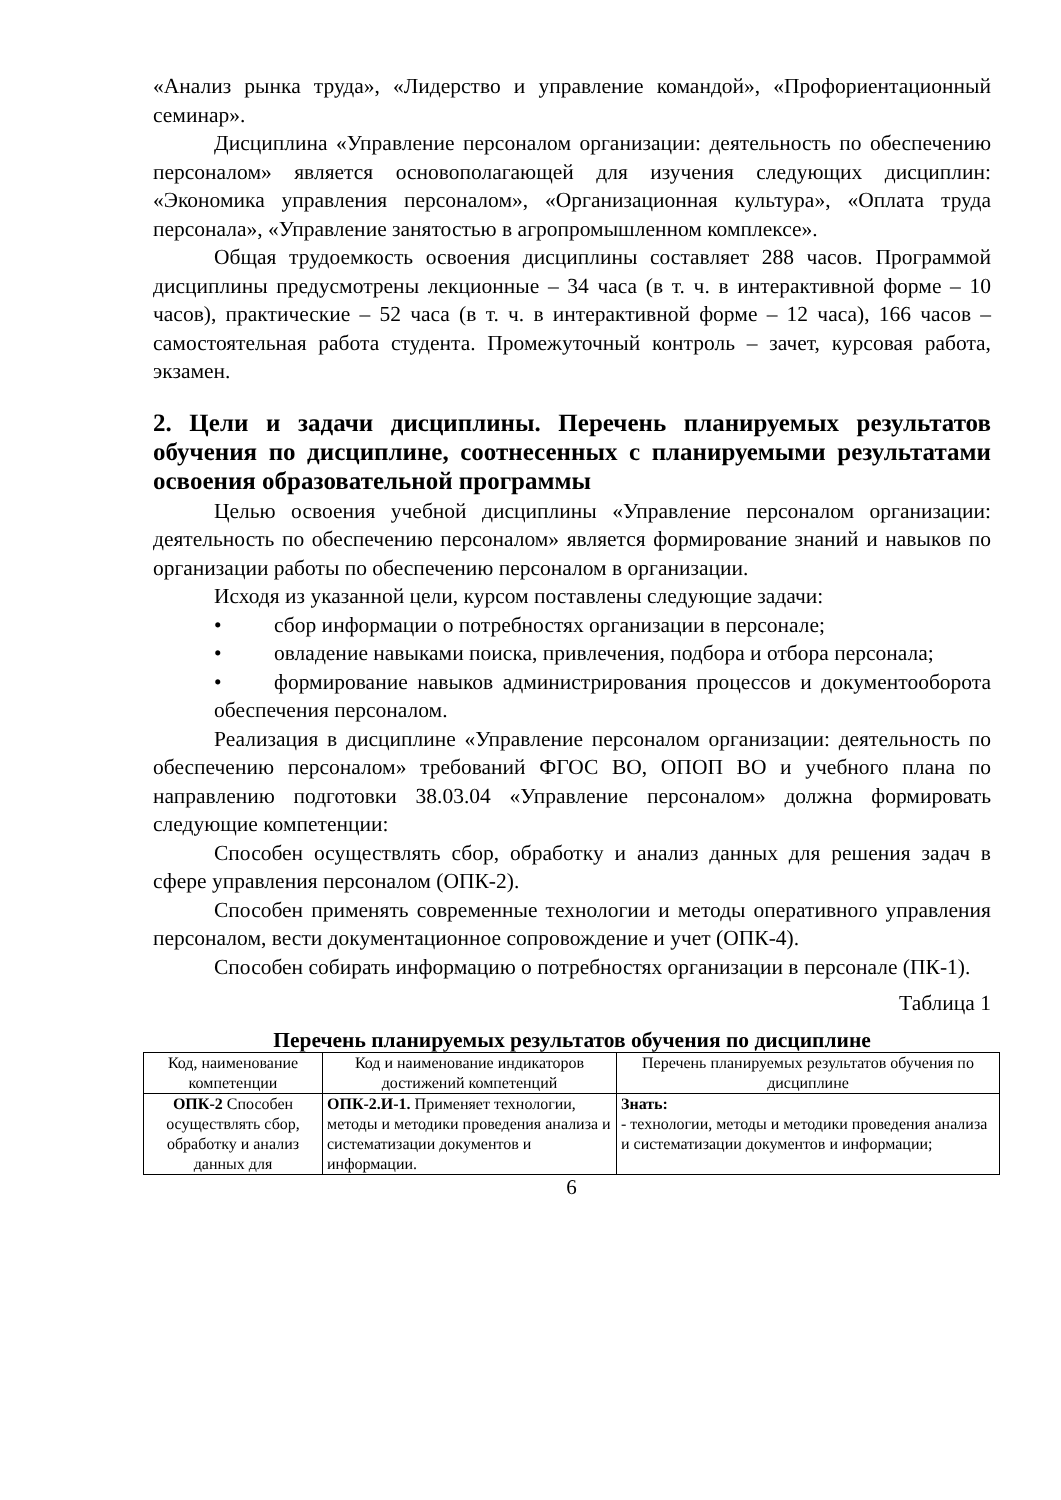«Анализ рынка труда», «Лидерство и управление командой», «Профориентационный семинар».
Дисциплина «Управление персоналом организации: деятельность по обеспечению персоналом» является основополагающей для изучения следующих дисциплин: «Экономика управления персоналом», «Организационная культура», «Оплата труда персонала», «Управление занятостью в агропромышленном комплексе».
Общая трудоемкость освоения дисциплины составляет 288 часов. Программой дисциплины предусмотрены лекционные – 34 часа (в т. ч. в интерактивной форме – 10 часов), практические – 52 часа (в т. ч. в интерактивной форме – 12 часа), 166 часов – самостоятельная работа студента. Промежуточный контроль – зачет, курсовая работа, экзамен.
2. Цели и задачи дисциплины. Перечень планируемых результатов обучения по дисциплине, соотнесенных с планируемыми результатами освоения образовательной программы
Целью освоения учебной дисциплины «Управление персоналом организации: деятельность по обеспечению персоналом» является формирование знаний и навыков по организации работы по обеспечению персоналом в организации.
Исходя из указанной цели, курсом поставлены следующие задачи:
• сбор информации о потребностях организации в персонале;
• овладение навыками поиска, привлечения, подбора и отбора персонала;
• формирование навыков администрирования процессов и документооборота обеспечения персоналом.
Реализация в дисциплине «Управление персоналом организации: деятельность по обеспечению персоналом» требований ФГОС ВО, ОПОП ВО и учебного плана по направлению подготовки 38.03.04 «Управление персоналом» должна формировать следующие компетенции:
Способен осуществлять сбор, обработку и анализ данных для решения задач в сфере управления персоналом (ОПК-2).
Способен применять современные технологии и методы оперативного управления персоналом, вести документационное сопровождение и учет (ОПК-4).
Способен собирать информацию о потребностях организации в персонале (ПК-1).
Таблица 1
Перечень планируемых результатов обучения по дисциплине
| Код, наименование компетенции | Код и наименование индикаторов достижений компетенций | Перечень планируемых результатов обучения по дисциплине |
| --- | --- | --- |
| ОПК-2 Способен осуществлять сбор, обработку и анализ данных для | ОПК-2.И-1. Применяет технологии, методы и методики проведения анализа и систематизации документов и информации. | Знать: - технологии, методы и методики проведения анализа и систематизации документов и информации; |
6